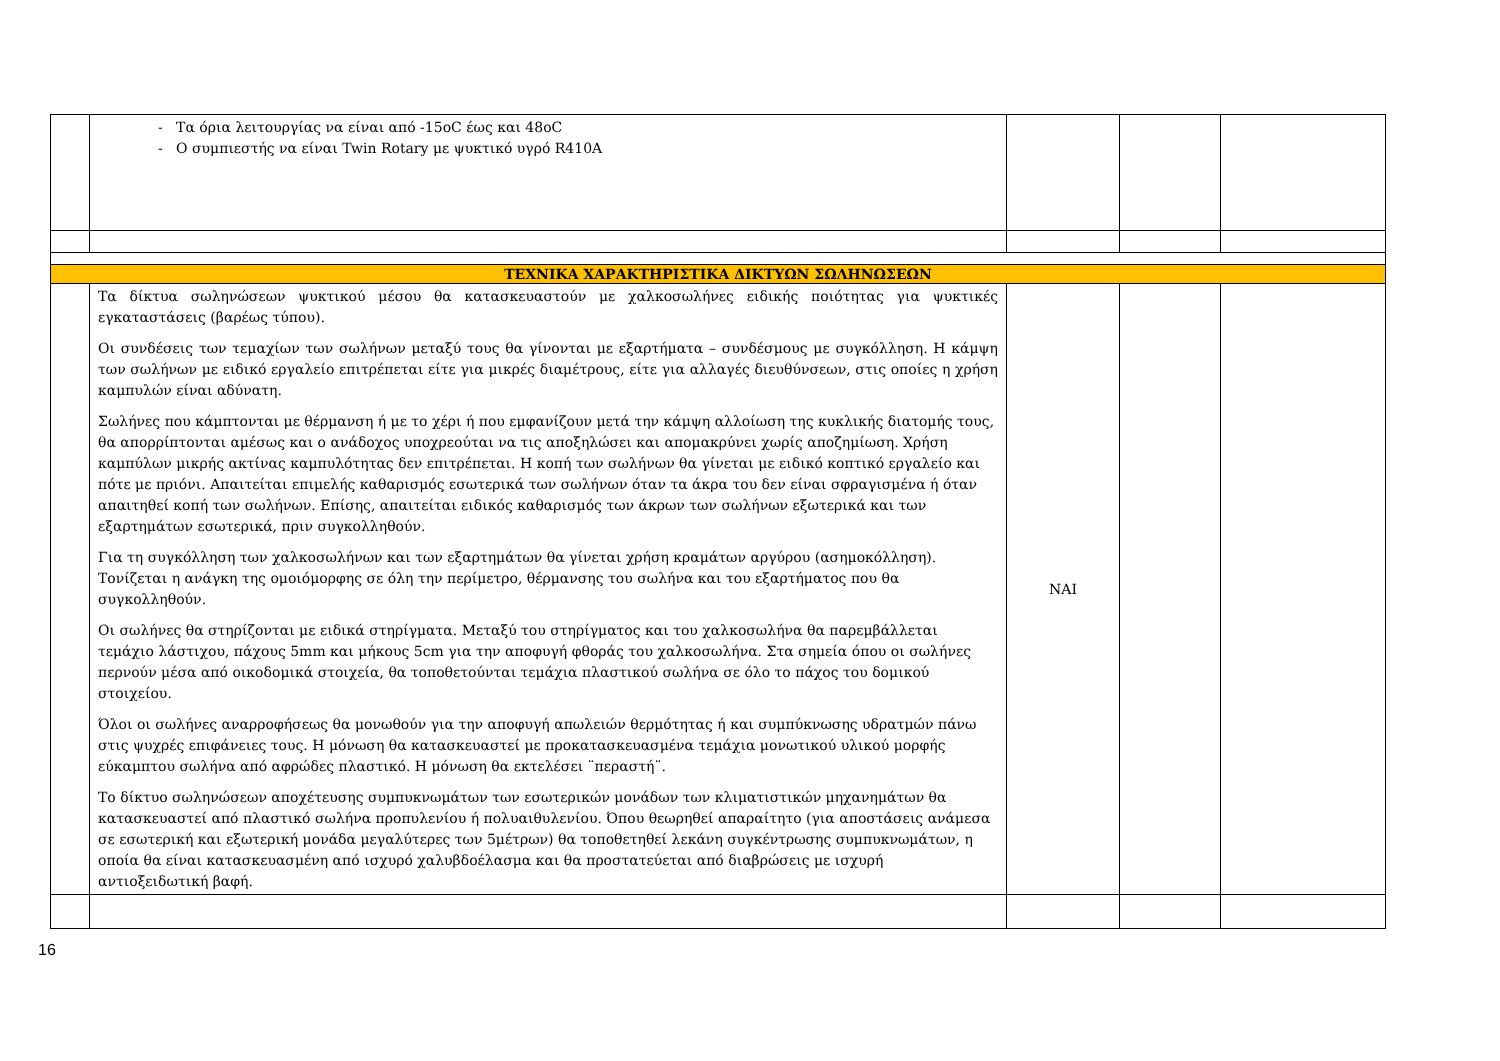| | - Τα όρια λειτουργίας να είναι από -15oC έως και 48oC - Ο συμπιεστής να είναι Twin Rotary με ψυκτικό υγρό R410A | | | |
| ΤΕΧΝΙΚΑ ΧΑΡΑΚΤΗΡΙΣΤΙΚΑ ΔΙΚΤΥΩΝ ΣΩΛΗΝΩΣΕΩΝ | | | | |
| | Τα δίκτυα σωληνώσεων ψυκτικού μέσου θα κατασκευαστούν με χαλκοσωλήνες ειδικής ποιότητας για ψυκτικές εγκαταστάσεις (βαρέως τύπου). Οι συνδέσεις των τεμαχίων των σωλήνων μεταξύ τους θα γίνονται με εξαρτήματα – συνδέσμους με συγκόλληση. Η κάμψη των σωλήνων με ειδικό εργαλείο επιτρέπεται είτε για μικρές διαμέτρους, είτε για αλλαγές διευθύνσεων, στις οποίες η χρήση καμπυλών είναι αδύνατη. Σωλήνες που κάμπτονται με θέρμανση ή με το χέρι ή που εμφανίζουν μετά την κάμψη αλλοίωση της κυκλικής διατομής τους, θα απορρίπτονται αμέσως και ο ανάδοχος υποχρεούται να τις αποξηλώσει και απομακρύνει χωρίς αποζημίωση. Χρήση καμπύλων μικρής ακτίνας καμπυλότητας δεν επιτρέπεται. Η κοπή των σωλήνων θα γίνεται με ειδικό κοπτικό εργαλείο και πότε με πριόνι. Απαιτείται επιμελής καθαρισμός εσωτερικά των σωλήνων όταν τα άκρα του δεν είναι σφραγισμένα ή όταν απαιτηθεί κοπή των σωλήνων. Επίσης, απαιτείται ειδικός καθαρισμός των άκρων των σωλήνων εξωτερικά και των εξαρτημάτων εσωτερικά, πριν συγκολληθούν. Για τη συγκόλληση των χαλκοσωλήνων και των εξαρτημάτων θα γίνεται χρήση κραμάτων αργύρου (ασημοκόλληση). Τονίζεται η ανάγκη της ομοιόμορφης σε όλη την περίμετρο, θέρμανσης του σωλήνα και του εξαρτήματος που θα συγκολληθούν. Οι σωλήνες θα στηρίζονται με ειδικά στηρίγματα. Μεταξύ του στηρίγματος και του χαλκοσωλήνα θα παρεμβάλλεται τεμάχιο λάστιχου, πάχους 5mm και μήκους 5cm για την αποφυγή φθοράς του χαλκοσωλήνα. Στα σημεία όπου οι σωλήνες περνούν μέσα από οικοδομικά στοιχεία, θα τοποθετούνται τεμάχια πλαστικού σωλήνα σε όλο το πάχος του δομικού στοιχείου. Όλοι οι σωλήνες αναρροφήσεως θα μονωθούν για την αποφυγή απωλειών θερμότητας ή και συμπύκνωσης υδρατμών πάνω στις ψυχρές επιφάνειες τους. Η μόνωση θα κατασκευαστεί με προκατασκευασμένα τεμάχια μονωτικού υλικού μορφής εύκαμπτου σωλήνα από αφρώδες πλαστικό. Η μόνωση θα εκτελέσει ¨περαστή¨. Το δίκτυο σωληνώσεων αποχέτευσης συμπυκνωμάτων των εσωτερικών μονάδων των κλιματιστικών μηχανημάτων θα κατασκευαστεί από πλαστικό σωλήνα προπυλενίου ή πολυαιθυλενίου. Όπου θεωρηθεί απαραίτητο (για αποστάσεις ανάμεσα σε εσωτερική και εξωτερική μονάδα μεγαλύτερες των 5μέτρων) θα τοποθετηθεί λεκάνη συγκέντρωσης συμπυκνωμάτων, η οποία θα είναι κατασκευασμένη από ισχυρό χαλυβδοέλασμα και θα προστατεύεται από διαβρώσεις με ισχυρή αντιοξειδωτική βαφή. | ΝΑΙ | | |
16